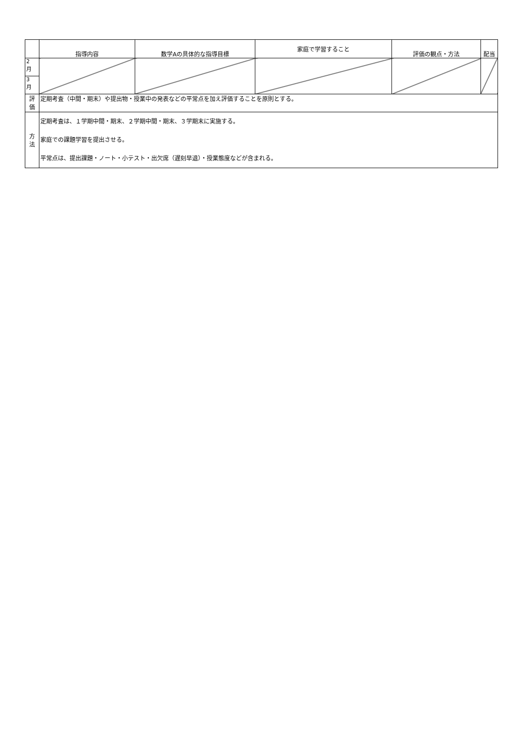| | 指導内容 | 数学Aの具体的な指導目標 | 家庭で学習すること | 評価の観点・方法 | 配当 |
| --- | --- | --- | --- | --- | --- |
| 2 月 | | | | | |
| 3 月 | | | | | |
| 評 価 | 定期考査（中間・期末）や提出物・授業中の発表などの平常点を加え評価することを原則とする。 | | | | |
| 方 法 | 定期考査は、１学期中間・期末、２学期中間・期末、３学期末に実施する。 家庭での課題学習を提出させる。 平常点は、提出課題・ノート・小テスト・出欠席（遅刻早退）・授業態度などが含まれる。 | | | | |